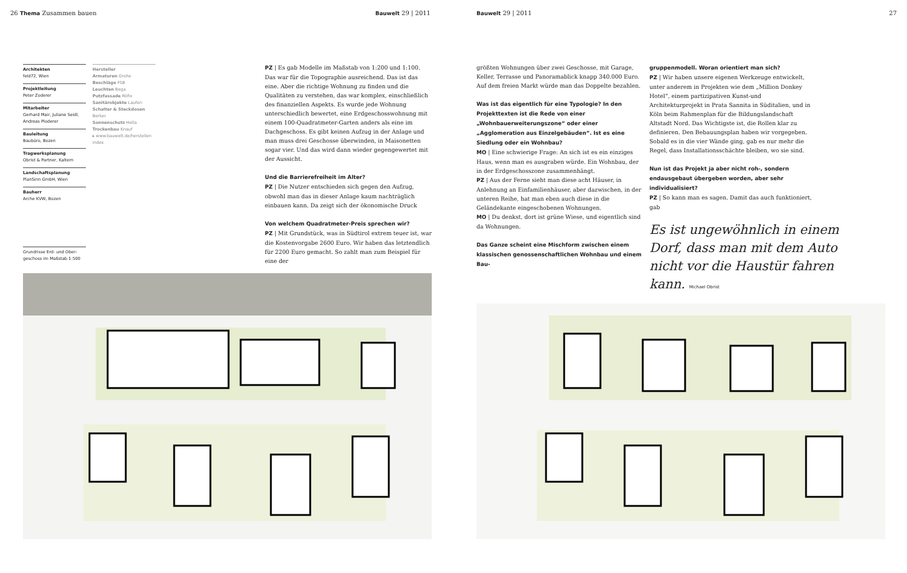26 Thema Zusammen bauen Bauwelt 29 | 2011
Architekten
feld72, Wien
Projektleitung
Peter Zoderer
Mitarbeiter
Gerhard Mair, Juliane Seidl, Andreas Ploderer
Bauleitung
Baubüro, Bozen
Tragwerksplanung
Obrist & Partner, Kaltern
Landschaftsplanung
PlanSinn GmbH, Wien
Bauherr
Arche KVW, Bozen
Hersteller
Armaturen Grohe
Beschläge FSB
Leuchten Bega
Putzfassade Röfix
Sanitärobjekte Laufen
Schalter & Steckdosen Berker
Sonnenschutz Hella
Trockenbau Knauf
▸ www.bauwelt.de/hersteller-index
Grundrisse Erd- und Ober­geschoss im Maßstab 1:500
PZ | Es gab Modelle im Maßstab von 1:200 und 1:100. Das war für die Topographie ausreichend. Das ist das eine. Aber die richtige Wohnung zu finden und die Qualitäten zu verstehen, das war komplex, einschließlich des finanziellen Aspekts. Es wurde jede Wohnung unterschiedlich bewertet, eine Erdgeschosswohnung mit einem 100-Quadratmeter-Garten anders als eine im Dachgeschoss. Es gibt keinen Aufzug in der Anlage und man muss drei Geschosse überwinden, in Maisonetten sogar vier. Und das wird dann wieder gegengewertet mit der Aussicht.
Und die Barrierefreiheit im Alter?
PZ | Die Nutzer entschieden sich gegen den Aufzug, obwohl man das in dieser Anlage kaum nachträglich einbauen kann. Da zeigt sich der ökonomische Druck
Von welchem Quadratmeter-Preis sprechen wir?
PZ | Mit Grundstück, was in Südtirol extrem teuer ist, war die Kostenvorgabe 2600 Euro. Wir haben das letztendlich für 2200 Euro gemacht. So zahlt man zum Beispiel für eine der
Bauwelt 29 | 2011 27
größten Wohnungen über zwei Geschosse, mit Garage, Keller, Terrasse und Panoramablick knapp 340.000 Euro. Auf dem freien Markt würde man das Doppelte bezahlen.
Was ist das eigentlich für eine Typologie? In den Projekttexten ist die Rede von einer „Wohnbauerweiterungszone“ oder einer „Agglomeration aus Einzelgebäuden“. Ist es eine Siedlung oder ein Wohnbau?
MO | Eine schwierige Frage: An sich ist es ein einziges Haus, wenn man es ausgraben würde. Ein Wohnbau, der in der Erdgeschosszone zusammenhängt.
PZ | Aus der Ferne sieht man diese acht Häuser, in Anlehnung an Einfamilienhäuser, aber dazwischen, in der unteren Reihe, hat man eben auch diese in die Geländekante eingeschobenen Wohnungen.
MO | Du denkst, dort ist grüne Wiese, und eigentlich sind da Wohnungen.
Das Ganze scheint eine Mischform zwischen einem klassischen genossenschaftlichen Wohnbau und einem Bau-
gruppenmodell. Woran orientiert man sich?
PZ | Wir haben unsere eigenen Werkzeuge entwickelt, unter anderem in Projekten wie dem „Million Donkey Hotel“, einem partizipativen Kunst-und Architekturprojekt in Prata Sannita in Süditalien, und in Köln beim Rahmenplan für die Bildungslandschaft Altstadt Nord. Das Wichtigste ist, die Rollen klar zu definieren. Den Bebauungsplan haben wir vorgegeben. Sobald es in die vier Wände ging, gab es nur mehr die Regel, dass Installationsschächte bleiben, wo sie sind.
Nun ist das Projekt ja aber nicht roh-, sondern endausgebaut übergeben worden, aber sehr individualisiert?
PZ | So kann man es sagen. Damit das auch funktioniert, gab
Es ist ungewöhnlich in einem Dorf, dass man mit dem Auto nicht vor die Haustür fahren kann. Michael Obrist